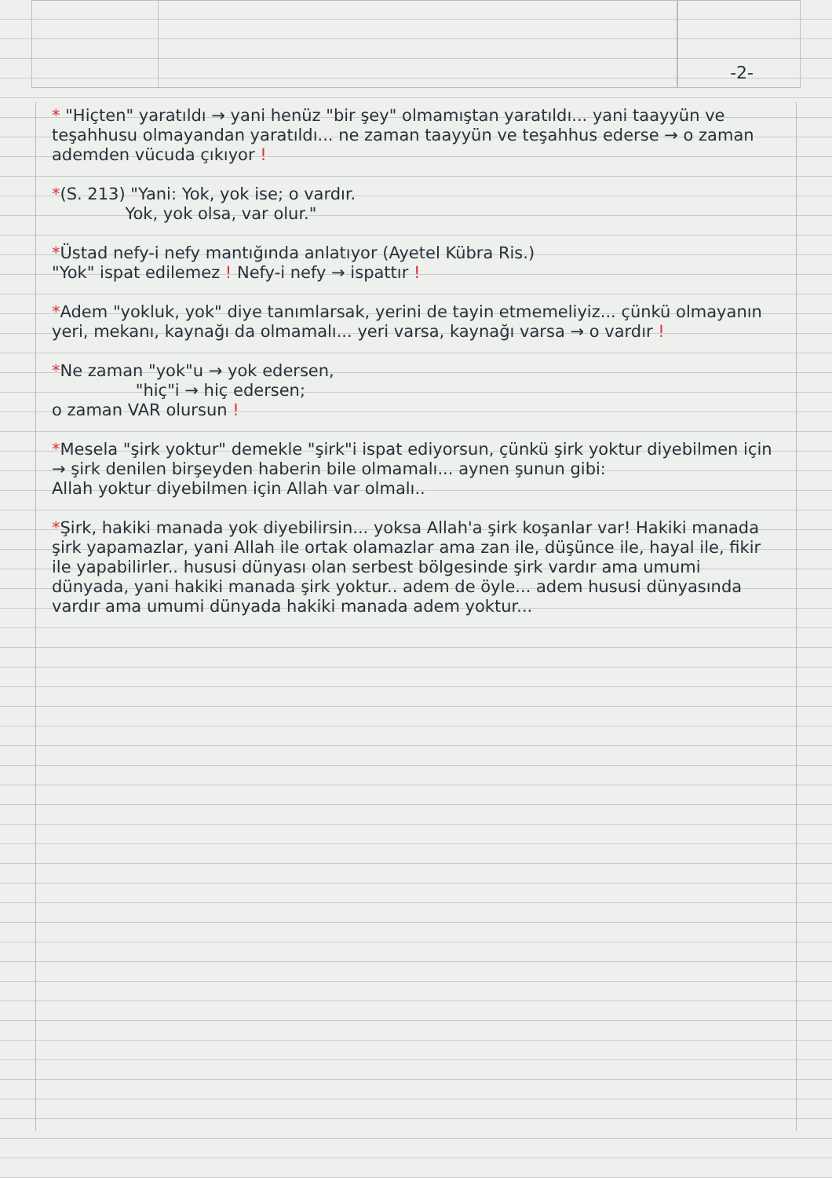-2-
* "Hiçten" yaratıldı → yani henüz "bir şey" olmamıştan yaratıldı... yani taayyün ve teşahhusu olmayandan yaratıldı... ne zaman taayyün ve teşahhus ederse → o zaman ademden vücuda çıkıyor !
*(S. 213) "Yani: Yok, yok ise; o vardır.
Yok, yok olsa, var olur."
*Üstad nefy-i nefy mantığında anlatıyor (Ayetel Kübra Ris.)
"Yok" ispat edilemez ! Nefy-i nefy → ispattır !
*Adem "yokluk, yok" diye tanımlarsak, yerini de tayin etmemeliyiz... çünkü olmayanın yeri, mekanı, kaynağı da olmamalı... yeri varsa, kaynağı varsa → o vardır !
*Ne zaman "yok"u → yok edersen,
"hiç"i → hiç edersen;
o zaman VAR olursun !
*Mesela "şirk yoktur" demekle "şirk"i ispat ediyorsun, çünkü şirk yoktur diyebilmen için → şirk denilen birşeyden haberin bile olmamalı... aynen şunun gibi:
Allah yoktur diyebilmen için Allah var olmalı..
*Şirk, hakiki manada yok diyebilirsin... yoksa Allah'a şirk koşanlar var! Hakiki manada şirk yapamazlar, yani Allah ile ortak olamazlar ama zan ile, düşünce ile, hayal ile, fikir ile yapabilirler.. hususi dünyası olan serbest bölgesinde şirk vardır ama umumi dünyada, yani hakiki manada şirk yoktur.. adem de öyle... adem hususi dünyasında vardır ama umumi dünyada hakiki manada adem yoktur...